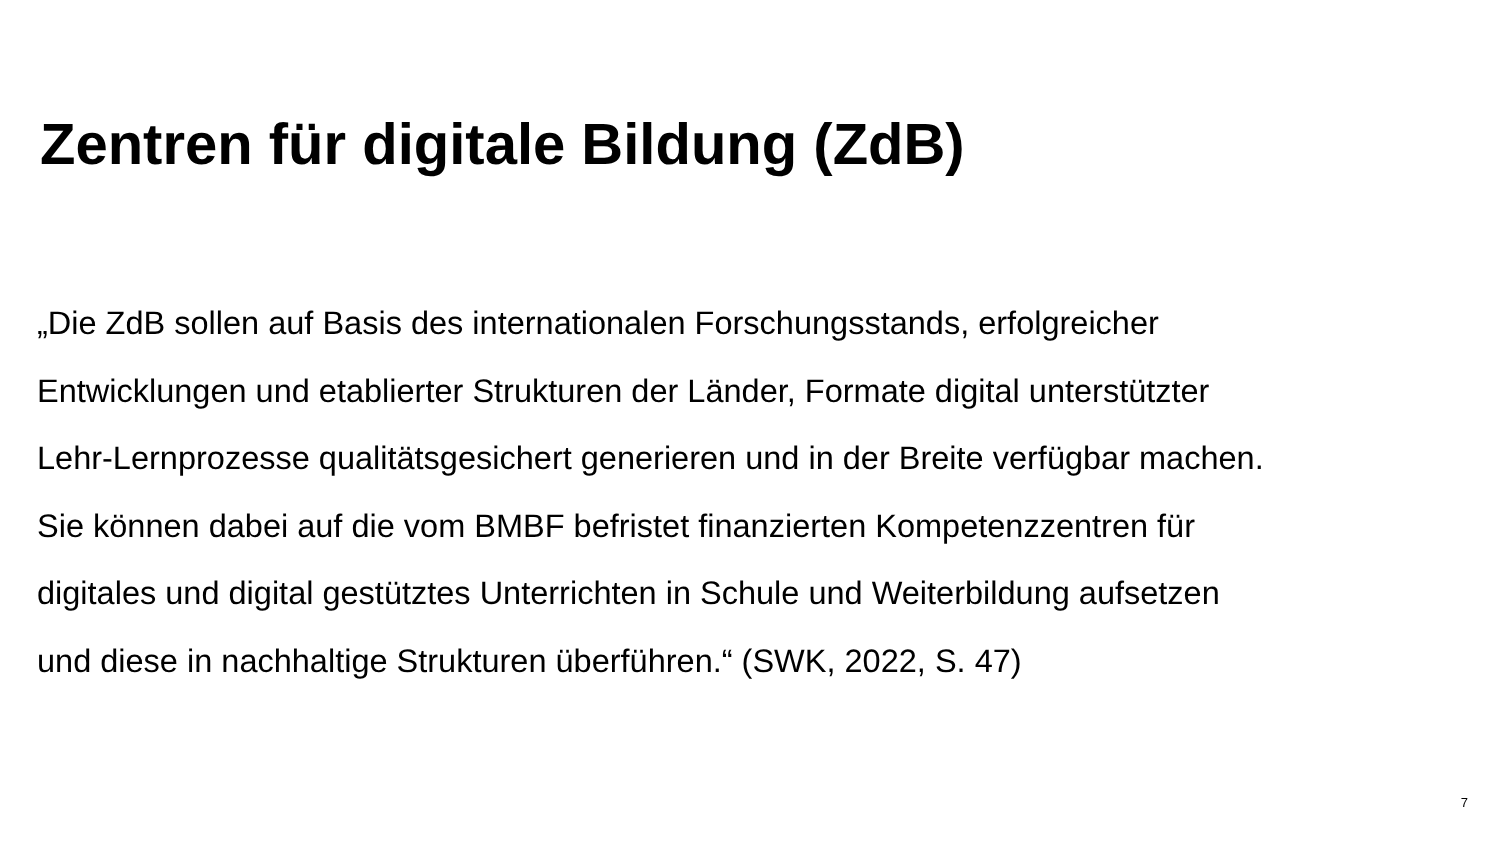Zentren für digitale Bildung (ZdB)
„Die ZdB sollen auf Basis des internationalen Forschungsstands, erfolgreicher
Entwicklungen und etablierter Strukturen der Länder, Formate digital unterstützter
Lehr-Lernprozesse qualitätsgesichert generieren und in der Breite verfügbar machen.
Sie können dabei auf die vom BMBF befristet finanzierten Kompetenzzentren für
digitales und digital gestütztes Unterrichten in Schule und Weiterbildung aufsetzen
und diese in nachhaltige Strukturen überführen.“ (SWK, 2022, S. 47)
7